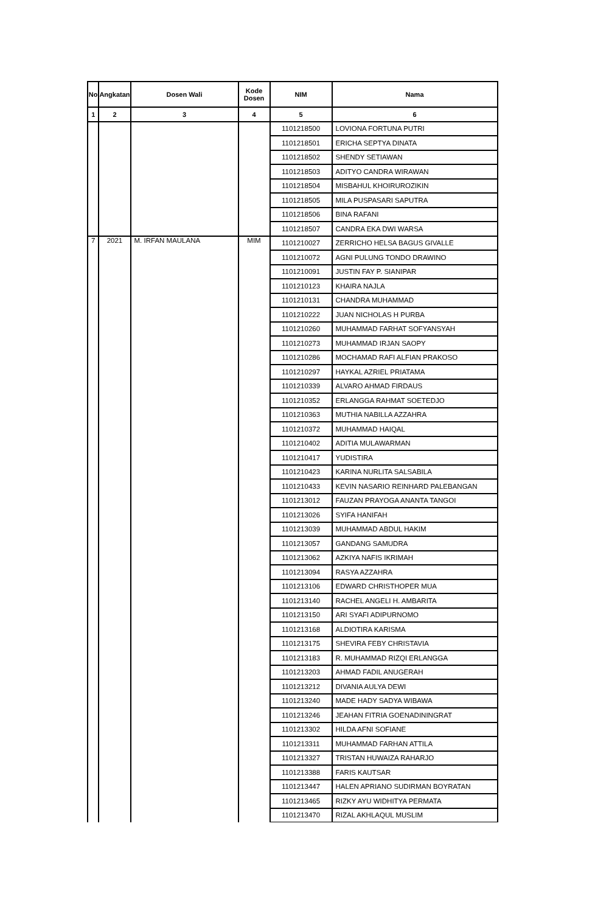| No | Angkatan | Dosen Wali | Kode Dosen | NIM | Nama |
| --- | --- | --- | --- | --- | --- |
| 1 | 2 | 3 | 4 | 5 | 6 |
| | | | | 1101218500 | LOVIONA FORTUNA PUTRI |
| | | | | 1101218501 | ERICHA SEPTYA DINATA |
| | | | | 1101218502 | SHENDY SETIAWAN |
| | | | | 1101218503 | ADITYO CANDRA WIRAWAN |
| | | | | 1101218504 | MISBAHUL KHOIRUROZIKIN |
| | | | | 1101218505 | MILA PUSPASARI SAPUTRA |
| | | | | 1101218506 | BINA RAFANI |
| | | | | 1101218507 | CANDRA EKA DWI WARSA |
| 7 | 2021 | M. IRFAN MAULANA | MIM | 1101210027 | ZERRICHO HELSA BAGUS GIVALLE |
| | | | | 1101210072 | AGNI PULUNG TONDO DRAWINO |
| | | | | 1101210091 | JUSTIN FAY P. SIANIPAR |
| | | | | 1101210123 | KHAIRA NAJLA |
| | | | | 1101210131 | CHANDRA MUHAMMAD |
| | | | | 1101210222 | JUAN NICHOLAS H PURBA |
| | | | | 1101210260 | MUHAMMAD FARHAT SOFYANSYAH |
| | | | | 1101210273 | MUHAMMAD IRJAN SAOPY |
| | | | | 1101210286 | MOCHAMAD RAFI ALFIAN PRAKOSO |
| | | | | 1101210297 | HAYKAL AZRIEL PRIATAMA |
| | | | | 1101210339 | ALVARO AHMAD FIRDAUS |
| | | | | 1101210352 | ERLANGGA RAHMAT SOETEDJO |
| | | | | 1101210363 | MUTHIA NABILLA AZZAHRA |
| | | | | 1101210372 | MUHAMMAD HAIQAL |
| | | | | 1101210402 | ADITIA MULAWARMAN |
| | | | | 1101210417 | YUDISTIRA |
| | | | | 1101210423 | KARINA NURLITA SALSABILA |
| | | | | 1101210433 | KEVIN NASARIO REINHARD PALEBANGAN |
| | | | | 1101213012 | FAUZAN PRAYOGA ANANTA TANGOI |
| | | | | 1101213026 | SYIFA HANIFAH |
| | | | | 1101213039 | MUHAMMAD ABDUL HAKIM |
| | | | | 1101213057 | GANDANG SAMUDRA |
| | | | | 1101213062 | AZKIYA NAFIS IKRIMAH |
| | | | | 1101213094 | RASYA AZZAHRA |
| | | | | 1101213106 | EDWARD CHRISTHOPER MUA |
| | | | | 1101213140 | RACHEL ANGELI H. AMBARITA |
| | | | | 1101213150 | ARI SYAFI ADIPURNOMO |
| | | | | 1101213168 | ALDIOTIRA KARISMA |
| | | | | 1101213175 | SHEVIRA FEBY CHRISTAVIA |
| | | | | 1101213183 | R. MUHAMMAD RIZQI ERLANGGA |
| | | | | 1101213203 | AHMAD FADIL ANUGERAH |
| | | | | 1101213212 | DIVANIA AULYA DEWI |
| | | | | 1101213240 | MADE HADY SADYA WIBAWA |
| | | | | 1101213246 | JEAHAN FITRIA GOENADININGRAT |
| | | | | 1101213302 | HILDA AFNI SOFIANE |
| | | | | 1101213311 | MUHAMMAD FARHAN ATTILA |
| | | | | 1101213327 | TRISTAN HUWAIZA RAHARJO |
| | | | | 1101213388 | FARIS KAUTSAR |
| | | | | 1101213447 | HALEN APRIANO SUDIRMAN BOYRATAN |
| | | | | 1101213465 | RIZKY AYU WIDHITYA PERMATA |
| | | | | 1101213470 | RIZAL AKHLAQUL MUSLIM |